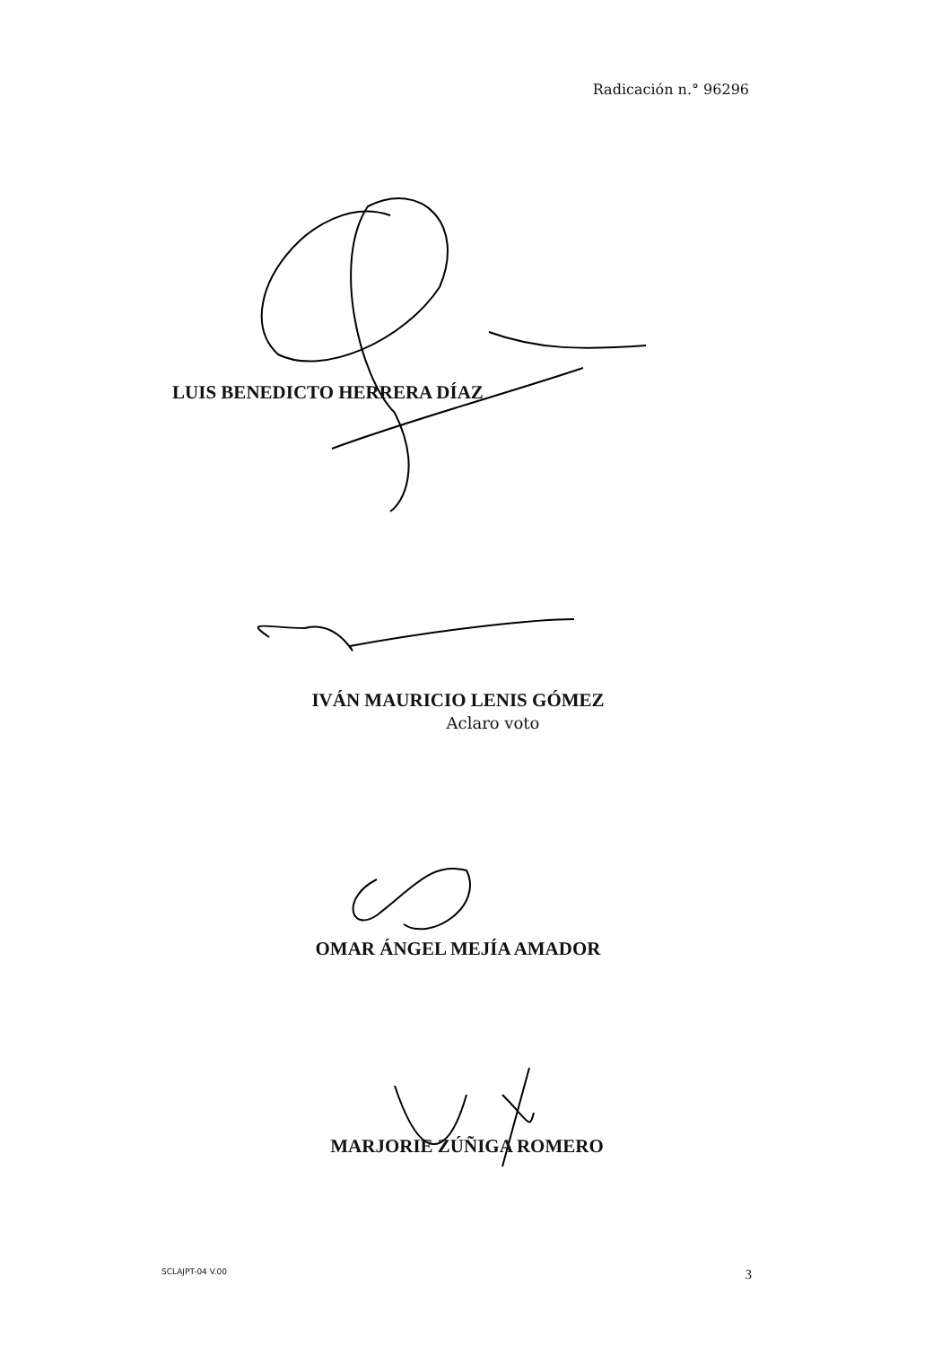Radicación n.° 96296
LUIS BENEDICTO HERRERA DÍAZ
IVÁN MAURICIO LENIS GÓMEZ
Aclaro voto
OMAR ÁNGEL MEJÍA AMADOR
MARJORIE ZÚÑIGA ROMERO
SCLAJPT-04 V.00 3